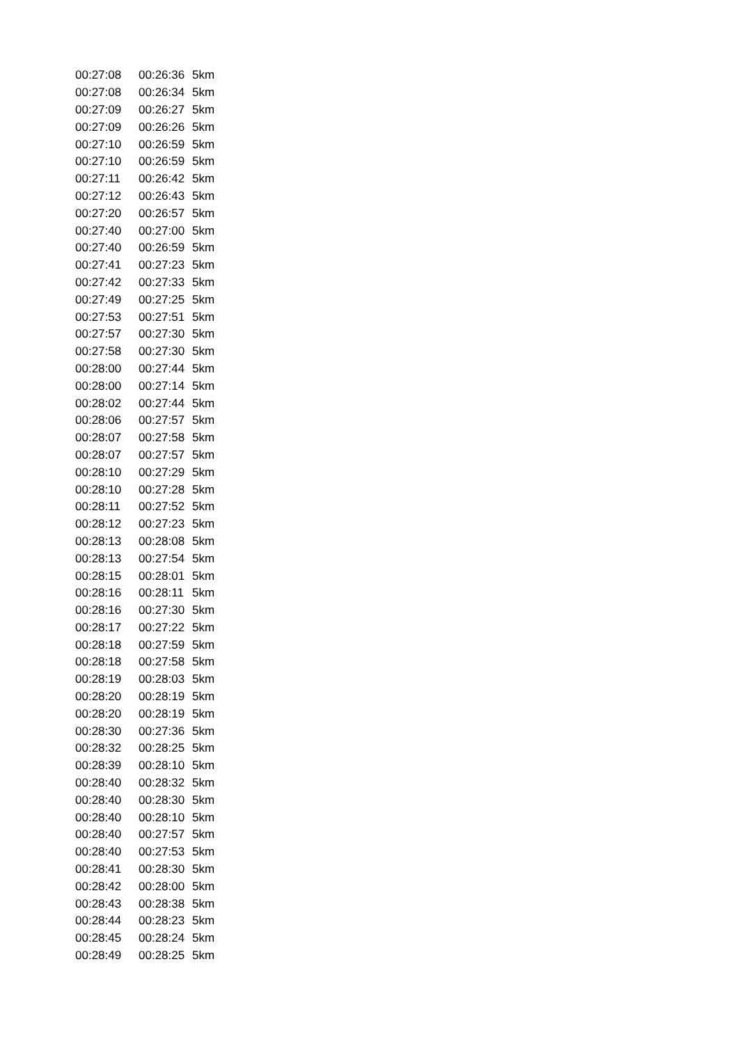| 00:27:08 | 00:26:36 | 5km |
| 00:27:08 | 00:26:34 | 5km |
| 00:27:09 | 00:26:27 | 5km |
| 00:27:09 | 00:26:26 | 5km |
| 00:27:10 | 00:26:59 | 5km |
| 00:27:10 | 00:26:59 | 5km |
| 00:27:11 | 00:26:42 | 5km |
| 00:27:12 | 00:26:43 | 5km |
| 00:27:20 | 00:26:57 | 5km |
| 00:27:40 | 00:27:00 | 5km |
| 00:27:40 | 00:26:59 | 5km |
| 00:27:41 | 00:27:23 | 5km |
| 00:27:42 | 00:27:33 | 5km |
| 00:27:49 | 00:27:25 | 5km |
| 00:27:53 | 00:27:51 | 5km |
| 00:27:57 | 00:27:30 | 5km |
| 00:27:58 | 00:27:30 | 5km |
| 00:28:00 | 00:27:44 | 5km |
| 00:28:00 | 00:27:14 | 5km |
| 00:28:02 | 00:27:44 | 5km |
| 00:28:06 | 00:27:57 | 5km |
| 00:28:07 | 00:27:58 | 5km |
| 00:28:07 | 00:27:57 | 5km |
| 00:28:10 | 00:27:29 | 5km |
| 00:28:10 | 00:27:28 | 5km |
| 00:28:11 | 00:27:52 | 5km |
| 00:28:12 | 00:27:23 | 5km |
| 00:28:13 | 00:28:08 | 5km |
| 00:28:13 | 00:27:54 | 5km |
| 00:28:15 | 00:28:01 | 5km |
| 00:28:16 | 00:28:11 | 5km |
| 00:28:16 | 00:27:30 | 5km |
| 00:28:17 | 00:27:22 | 5km |
| 00:28:18 | 00:27:59 | 5km |
| 00:28:18 | 00:27:58 | 5km |
| 00:28:19 | 00:28:03 | 5km |
| 00:28:20 | 00:28:19 | 5km |
| 00:28:20 | 00:28:19 | 5km |
| 00:28:30 | 00:27:36 | 5km |
| 00:28:32 | 00:28:25 | 5km |
| 00:28:39 | 00:28:10 | 5km |
| 00:28:40 | 00:28:32 | 5km |
| 00:28:40 | 00:28:30 | 5km |
| 00:28:40 | 00:28:10 | 5km |
| 00:28:40 | 00:27:57 | 5km |
| 00:28:40 | 00:27:53 | 5km |
| 00:28:41 | 00:28:30 | 5km |
| 00:28:42 | 00:28:00 | 5km |
| 00:28:43 | 00:28:38 | 5km |
| 00:28:44 | 00:28:23 | 5km |
| 00:28:45 | 00:28:24 | 5km |
| 00:28:49 | 00:28:25 | 5km |